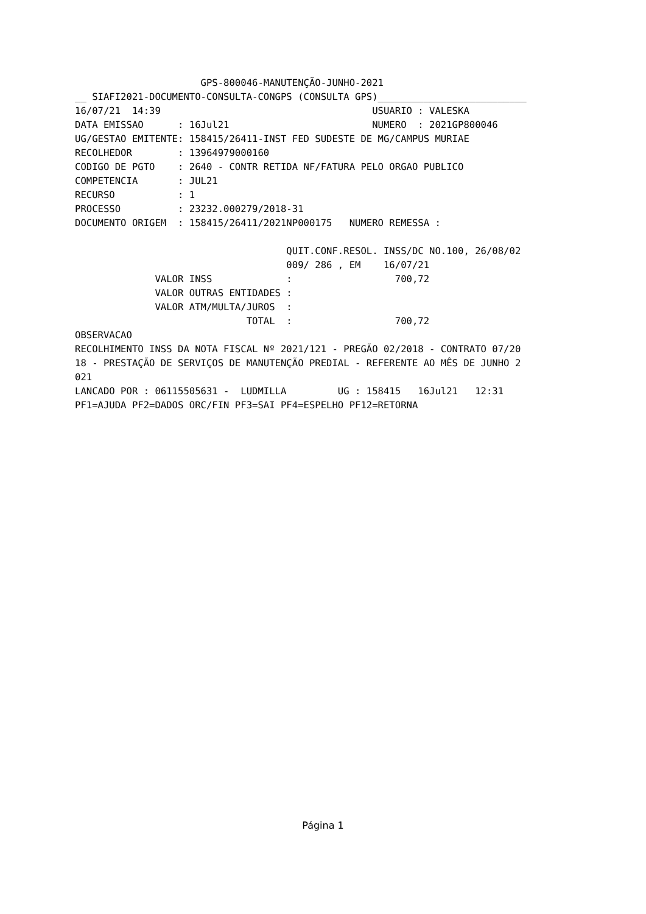GPS-800046-MANUTENÇÃO-JUNHO-2021
__ SIAFI2021-DOCUMENTO-CONSULTA-CONGPS (CONSULTA GPS)__________________________
16/07/21  14:39                                     USUARIO : VALESKA
DATA EMISSAO      : 16Jul21                         NUMERO  : 2021GP800046
UG/GESTAO EMITENTE: 158415/26411-INST FED SUDESTE DE MG/CAMPUS MURIAE
RECOLHEDOR        : 13964979000160
CODIGO DE PGTO    : 2640 - CONTR RETIDA NF/FATURA PELO ORGAO PUBLICO
COMPETENCIA       : JUL21
RECURSO           : 1
PROCESSO          : 23232.000279/2018-31
DOCUMENTO ORIGEM  : 158415/26411/2021NP000175   NUMERO REMESSA :

                                     QUIT.CONF.RESOL. INSS/DC NO.100, 26/08/02
                                     009/ 286 , EM    16/07/21
              VALOR INSS             :                  700,72
              VALOR OUTRAS ENTIDADES :
              VALOR ATM/MULTA/JUROS  :
                              TOTAL  :                  700,72
OBSERVACAO
RECOLHIMENTO INSS DA NOTA FISCAL Nº 2021/121 - PREGÃO 02/2018 - CONTRATO 07/20
18 - PRESTAÇÃO DE SERVIÇOS DE MANUTENÇÃO PREDIAL - REFERENTE AO MÊS DE JUNHO 2
021
LANCADO POR : 06115505631 -  LUDMILLA         UG : 158415   16Jul21   12:31
PF1=AJUDA PF2=DADOS ORC/FIN PF3=SAI PF4=ESPELHO PF12=RETORNA
Página 1